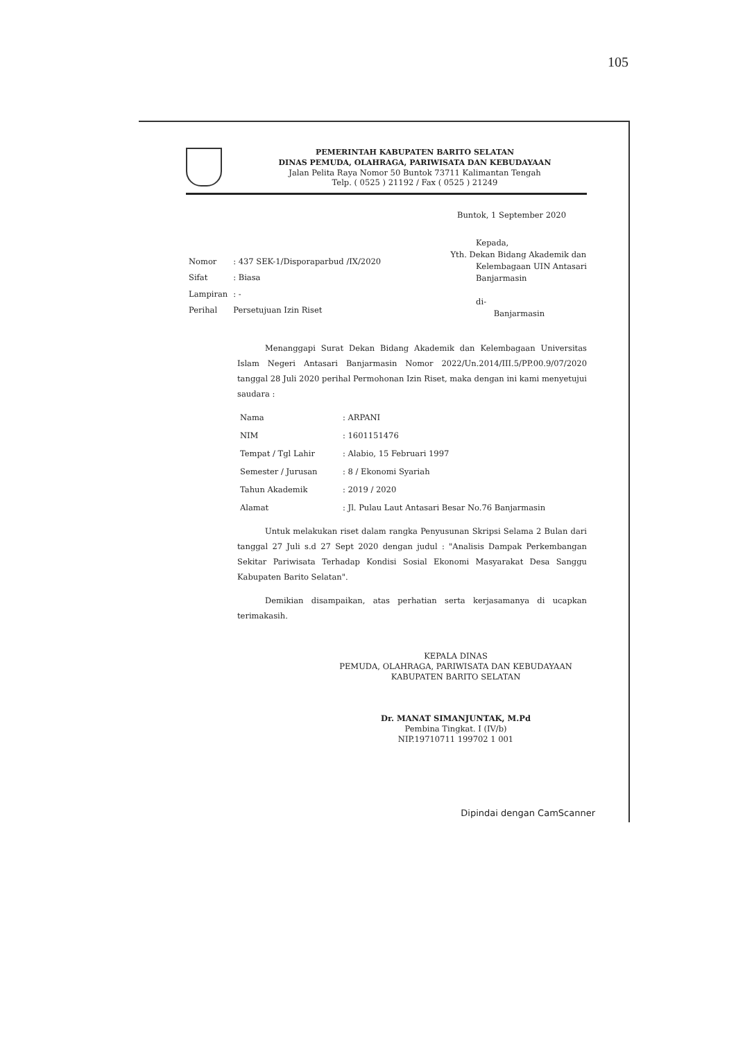105
PEMERINTAH KABUPATEN BARITO SELATAN
DINAS PEMUDA, OLAHRAGA, PARIWISATA DAN KEBUDAYAAN
Jalan Pelita Raya Nomor 50 Buntok 73711 Kalimantan Tengah
Telp. ( 0525 ) 21192 / Fax ( 0525 ) 21249
Buntok, 1 September 2020
| Nomor | : 437 SEK-1/Disporaparbud /IX/2020 |
| Sifat | : Biasa |
| Lampiran | : - |
| Perihal | Persetujuan Izin Riset |
Kepada,
Yth. Dekan Bidang Akademik dan
Kelembagaan UIN Antasari
Banjarmasin
di-
Banjarmasin
Menanggapi Surat Dekan Bidang Akademik dan Kelembagaan Universitas Islam Negeri Antasari Banjarmasin Nomor 2022/Un.2014/III.5/PP.00.9/07/2020 tanggal 28 Juli 2020 perihal Permohonan Izin Riset, maka dengan ini kami menyetujui saudara :
| Nama | : ARPANI |
| NIM | : 1601151476 |
| Tempat / Tgl Lahir | : Alabio, 15 Februari 1997 |
| Semester / Jurusan | : 8 / Ekonomi Syariah |
| Tahun Akademik | : 2019 / 2020 |
| Alamat | : Jl. Pulau Laut Antasari Besar No.76 Banjarmasin |
Untuk melakukan riset dalam rangka Penyusunan Skripsi Selama 2 Bulan dari tanggal 27 Juli s.d 27 Sept 2020 dengan judul : "Analisis Dampak Perkembangan Sekitar Pariwisata Terhadap Kondisi Sosial Ekonomi Masyarakat Desa Sanggu Kabupaten Barito Selatan".
Demikian disampaikan, atas perhatian serta kerjasamanya di ucapkan terimakasih.
KEPALA DINAS
PEMUDA, OLAHRAGA, PARIWISATA DAN KEBUDAYAAN
KABUPATEN BARITO SELATAN
Dr. MANAT SIMANJUNTAK, M.Pd
Pembina Tingkat. I (IV/b)
NIP.19710711 199702 1 001
Dipindai dengan CamScanner